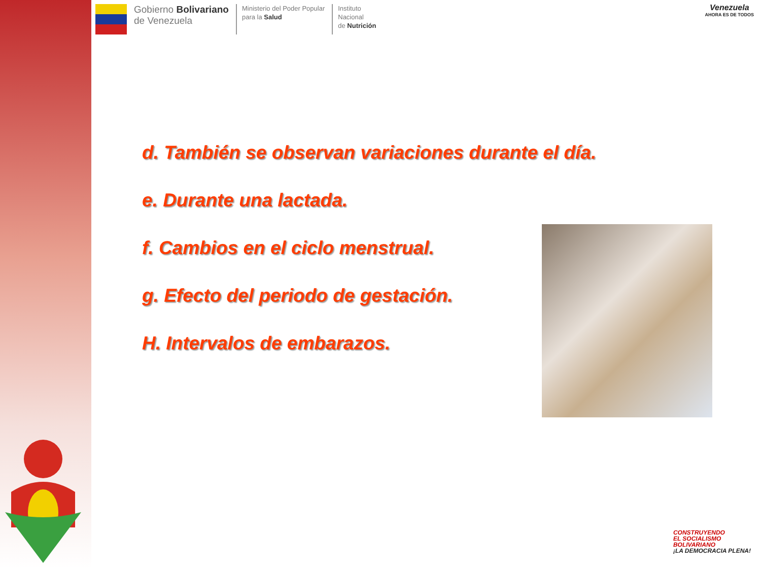Gobierno Bolivariano
de Venezuela
Ministerio del Poder Popular
para la Salud
Instituto
Nacional
de Nutrición
Venezuela
AHORA ES DE TODOS
d. También se observan variaciones durante el día.
e. Durante una lactada.
f. Cambios en el ciclo menstrual.
g. Efecto del periodo de gestación.
H. Intervalos de embarazos.
CONSTRUYENDO
EL SOCIALISMO
BOLIVARIANO
¡LA DEMOCRACIA PLENA!